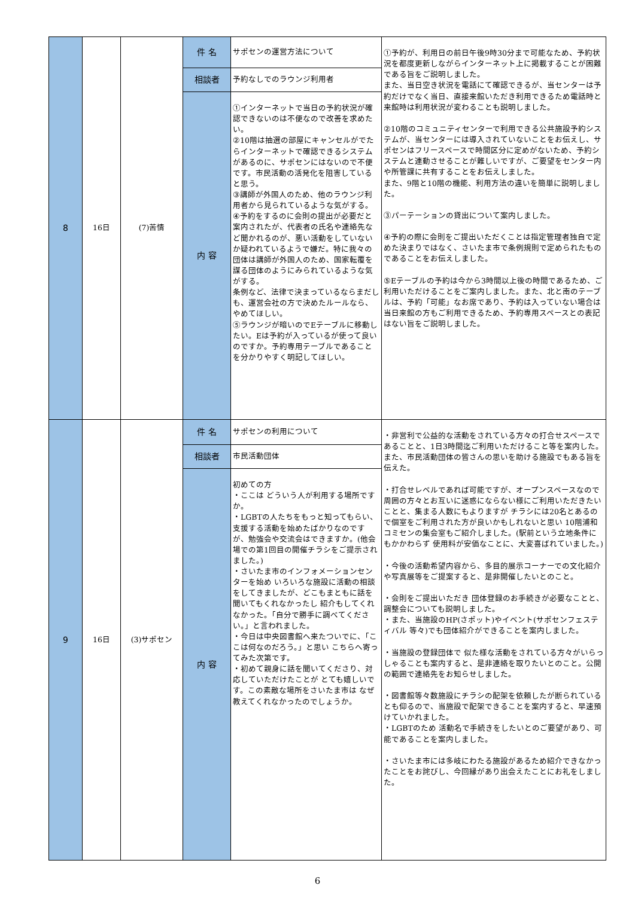| 8 | 16日 | (7)苦情 | 件 名 | サポセンの運営方法について | ①予約が、利用日の前日午後9時30分まで可能なため、予約状況を都度更新しながらインターネット上に掲載することが困難である旨をご説明しました。 また、当日空き状況を電話にて確認できるが、当センターは予約だけでなく当日、直接来館いただき利用できるため電話時と来館時は利用状況が変わることも説明しました。 ②10階のコミュニティセンターで利用できる公共施設予約システムが、当センターには導入されていないことをお伝えし、サポセンはフリースペースで時間区分に定めがないため、予約システムと連動させることが難しいですが、ご要望をセンター内や所管課に共有することをお伝えしました。 また、9階と10階の機能、利用方法の違いを簡単に説明しました。 ③パーテーションの貸出について案内しました。 ④予約の際に会則をご提出いただくことは指定管理者独自で定めた決まりではなく、さいたま市で条例規則で定められたものであることをお伝えしました。 ⑤Eテーブルの予約は今から3時間以上後の時間であるため、ご利用いただけることをご案内しました。また、北と南のテーブルは、予約「可能」なお席であり、予約は入っていない場合は当日来館の方もご利用できるため、予約専用スペースとの表記はない旨をご説明しました。 |
| | | | 相談者 | 予約なしでのラウンジ利用者 | |
| | | | 内 容 | ①インターネットで当日の予約状況が確認できないのは不便なので改善を求めたい。 ②10階は抽選の部屋にキャンセルがでたらインターネットで確認できるシステムがあるのに、サポセンにはないので不便です。市民活動の活発化を阻害していると思う。 ③講師が外国人のため、他のラウンジ利用者から見られているような気がする。 ④予約をするのに会則の提出が必要だと案内されたが、代表者の氏名や連絡先など聞かれるのが、悪い活動をしていないか疑われているようで嫌だ。特に我々の団体は講師が外国人のため、国家転覆を謀る団体のようにみられているような気がする。 条例など、法律で決まっているならまだしも、運営会社の方で決めたルールなら、やめてほしい。 ⑤ラウンジが暗いのでEテーブルに移動したい。Eは予約が入っているが使って良いのですか。予約専用テーブルであることを分かりやすく明記してほしい。 | |
| 9 | 16日 | (3)サポセン | 件 名 | サポセンの利用について | ・非営利で公益的な活動をされている方々の打合せスペースであることと、1日3時間迄ご利用いただけること等を案内した。また、市民活動団体の皆さんの思いを助ける施設でもある旨を伝えた。 ・打合せレベルであれば可能ですが、オープンスペースなので周囲の方々とお互いに迷惑にならない様にご利用いただきたいことと、集まる人数にもよりますが チラシには20名とあるので個室をご利用された方が良いかもしれないと思い 10階浦和コミセンの集会室もご紹介しました。(駅前という立地条件にもかかわらず 使用料が安価なことに、大変喜ばれていました。) ・今後の活動希望内容から、多目的展示コーナーでの文化紹介や写真展等をご提案すると、是非開催したいとのこと。 ・会則をご提出いただき 団体登録のお手続きが必要なことと、調整会についても説明しました。 ・また、当施設のHP(さポット)やイベント(サポセンフェスティバル 等々)でも団体紹介ができることを案内しました。 ・当施設の登録団体で 似た様な活動をされている方々がいらっしゃることも案内すると、是非連絡を取りたいとのこと。公開の範囲で連絡先をお知らせしました。 ・図書館等々数施設にチラシの配架を依頼したが断られている とも仰るので、当施設で配架できることを案内すると、早速預けていかれました。 ・LGBTのため 活動名で手続きをしたいとのご要望があり、可能であることを案内しました。 ・さいたま市には多岐にわたる施設があるため紹介できなかったことをお詫びし、今回縁があり出会えたことにお礼をしました。 |
| | | | 相談者 | 市民活動団体 | |
| | | | 内 容 | 初めての方 ・ここは どういう人が利用する場所ですか。 ・LGBTの人たちをもっと知ってもらい、支援する活動を始めたばかりなのですが、勉強会や交流会はできますか。(他会場での第1回目の開催チラシをご提示されました。) ・さいたま市のインフォメーションセンターを始め いろいろな施設に活動の相談をしてきましたが、どこもまともに話を聞いてもくれなかったし 紹介もしてくれなかった。「自分で勝手に調べてください。」と言われました。 ・今日は中央図書館へ来たついでに、「ここは何なのだろう。」と思い こちらへ寄ってみた次第です。 ・初めて親身に話を聞いてくださり、対応していただけたことが とても嬉しいです。この素敵な場所をさいたま市は なぜ教えてくれなかったのでしょうか。 | |
6